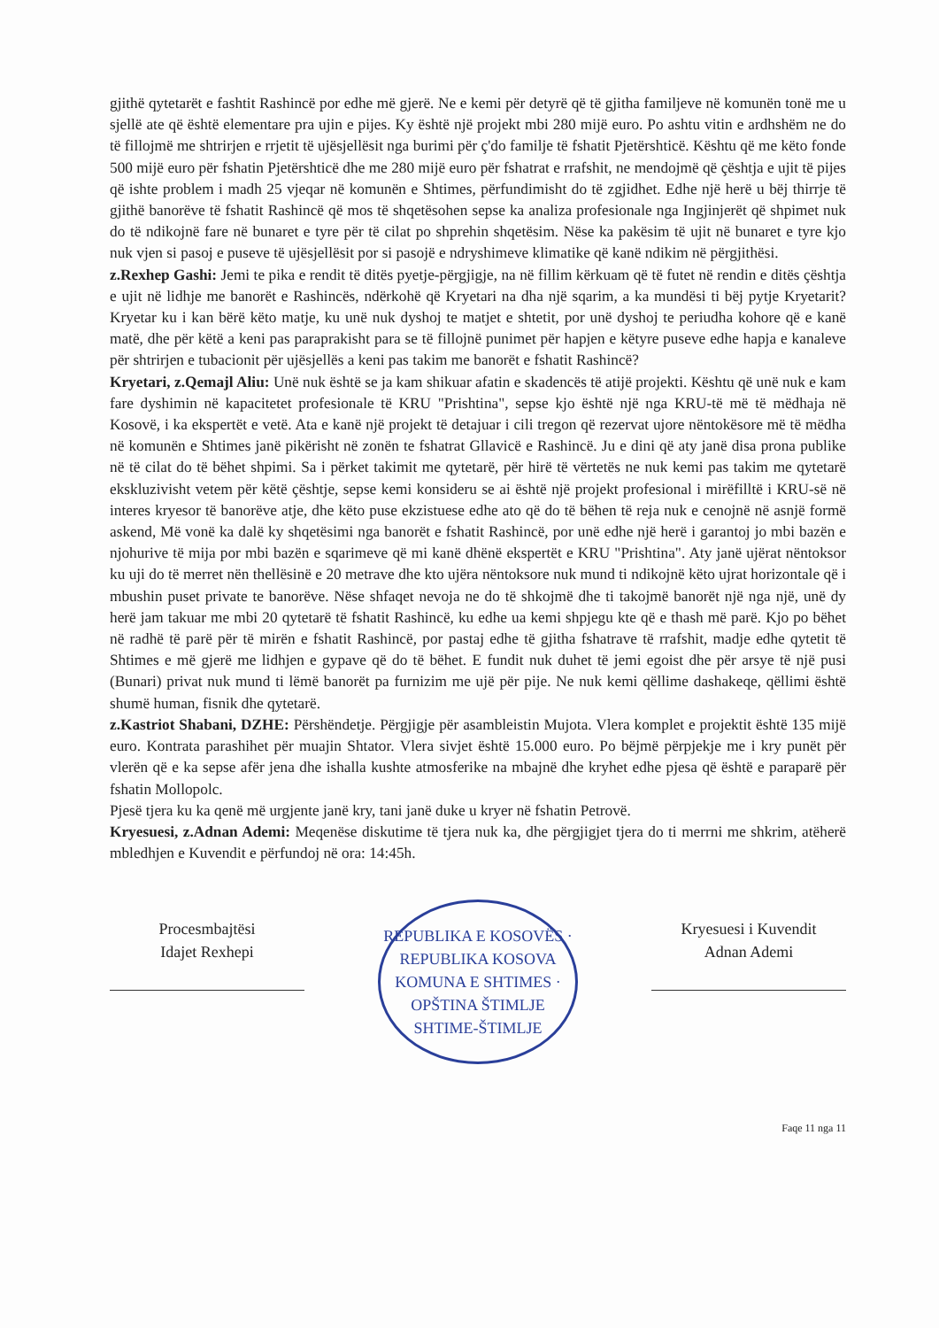gjithë qytetarët e fashtit Rashincë por edhe më gjerë. Ne e kemi për detyrë që të gjitha familjeve në komunën tonë me u sjellë ate që është elementare pra ujin e pijes. Ky është një projekt mbi 280 mijë euro. Po ashtu vitin e ardhshëm ne do të fillojmë me shtrirjen e rrjetit të ujësjellësit nga burimi për ç'do familje të fshatit Pjetërshticë. Kështu që me këto fonde 500 mijë euro për fshatin Pjetërshticë dhe me 280 mijë euro për fshatrat e rrafshit, ne mendojmë që çështja e ujit të pijes që ishte problem i madh 25 vjeqar në komunën e Shtimes, përfundimisht do të zgjidhet. Edhe një herë u bëj thirrje të gjithë banorëve të fshatit Rashincë që mos të shqetësohen sepse ka analiza profesionale nga Ingjinjerët që shpimet nuk do të ndikojnë fare në bunaret e tyre për të cilat po shprehin shqetësim. Nëse ka pakësim të ujit në bunaret e tyre kjo nuk vjen si pasoj e puseve të ujësjellësit por si pasojë e ndryshimeve klimatike që kanë ndikim në përgjithësi.
z.Rexhep Gashi: Jemi te pika e rendit të ditës pyetje-përgjigje, na në fillim kërkuam që të futet në rendin e ditës çështja e ujit në lidhje me banorët e Rashincës, ndërkohë që Kryetari na dha një sqarim, a ka mundësi ti bëj pytje Kryetarit? Kryetar ku i kan bërë këto matje, ku unë nuk dyshoj te matjet e shtetit, por unë dyshoj te periudha kohore që e kanë matë, dhe për këtë a keni pas paraprakisht para se të fillojnë punimet për hapjen e këtyre puseve edhe hapja e kanaleve për shtrirjen e tubacionit për ujësjellës a keni pas takim me banorët e fshatit Rashincë?
Kryetari, z.Qemajl Aliu: Unë nuk është se ja kam shikuar afatin e skadencës të atijë projekti. Kështu që unë nuk e kam fare dyshimin në kapacitetet profesionale të KRU "Prishtina", sepse kjo është një nga KRU-të më të mëdhaja në Kosovë, i ka ekspertët e vetë. Ata e kanë një projekt të detajuar i cili tregon që rezervat ujore nëntokësore më të mëdha në komunën e Shtimes janë pikërisht në zonën te fshatrat Gllavicë e Rashincë. Ju e dini që aty janë disa prona publike në të cilat do të bëhet shpimi. Sa i përket takimit me qytetarë, për hirë të vërtetës ne nuk kemi pas takim me qytetarë ekskluzivisht vetem për këtë çështje, sepse kemi konsideru se ai është një projekt profesional i mirëfilltë i KRU-së në interes kryesor të banorëve atje, dhe këto puse ekzistuese edhe ato që do të bëhen të reja nuk e cenojnë në asnjë formë askend, Më vonë ka dalë ky shqetësimi nga banorët e fshatit Rashincë, por unë edhe një herë i garantoj jo mbi bazën e njohurive të mija por mbi bazën e sqarimeve që mi kanë dhënë ekspertët e KRU "Prishtina". Aty janë ujërat nëntoksor ku uji do të merret nën thellësinë e 20 metrave dhe kto ujëra nëntoksore nuk mund ti ndikojnë këto ujrat horizontale që i mbushin puset private te banorëve. Nëse shfaqet nevoja ne do të shkojmë dhe ti takojmë banorët një nga një, unë dy herë jam takuar me mbi 20 qytetarë të fshatit Rashincë, ku edhe ua kemi shpjegu kte që e thash më parë. Kjo po bëhet në radhë të parë për të mirën e fshatit Rashincë, por pastaj edhe të gjitha fshatrave të rrafshit, madje edhe qytetit të Shtimes e më gjerë me lidhjen e gypave që do të bëhet. E fundit nuk duhet të jemi egoist dhe për arsye të një pusi (Bunari) privat nuk mund ti lëmë banorët pa furnizim me ujë për pije. Ne nuk kemi qëllime dashakeqe, qëllimi është shumë human, fisnik dhe qytetarë.
z.Kastriot Shabani, DZHE: Përshëndetje. Përgjigje për asambleistin Mujota. Vlera komplet e projektit është 135 mijë euro. Kontrata parashihet për muajin Shtator. Vlera sivjet është 15.000 euro. Po bëjmë përpjekje me i kry punët për vlerën që e ka sepse afër jena dhe ishalla kushte atmosferike na mbajnë dhe kryhet edhe pjesa që është e paraparë për fshatin Mollopolc.
Pjesë tjera ku ka qenë më urgjente janë kry, tani janë duke u kryer në fshatin Petrovë.
Kryesuesi, z.Adnan Ademi: Meqenëse diskutime të tjera nuk ka, dhe përgjigjet tjera do ti merrni me shkrim, atëherë mbledhjen e Kuvendit e përfundoj në ora: 14:45h.
Procesmbajtësi
Idajet Rexhepi
REPUBLIKA E KOSOVËS · REPUBLIKA KOSOVA
KOMUNA E SHTIMES · OPŠTINA ŠTIMLJE
SHTIME-ŠTIMLJE
Kryesuesi i Kuvendit
Adnan Ademi
Faqe 11 nga 11